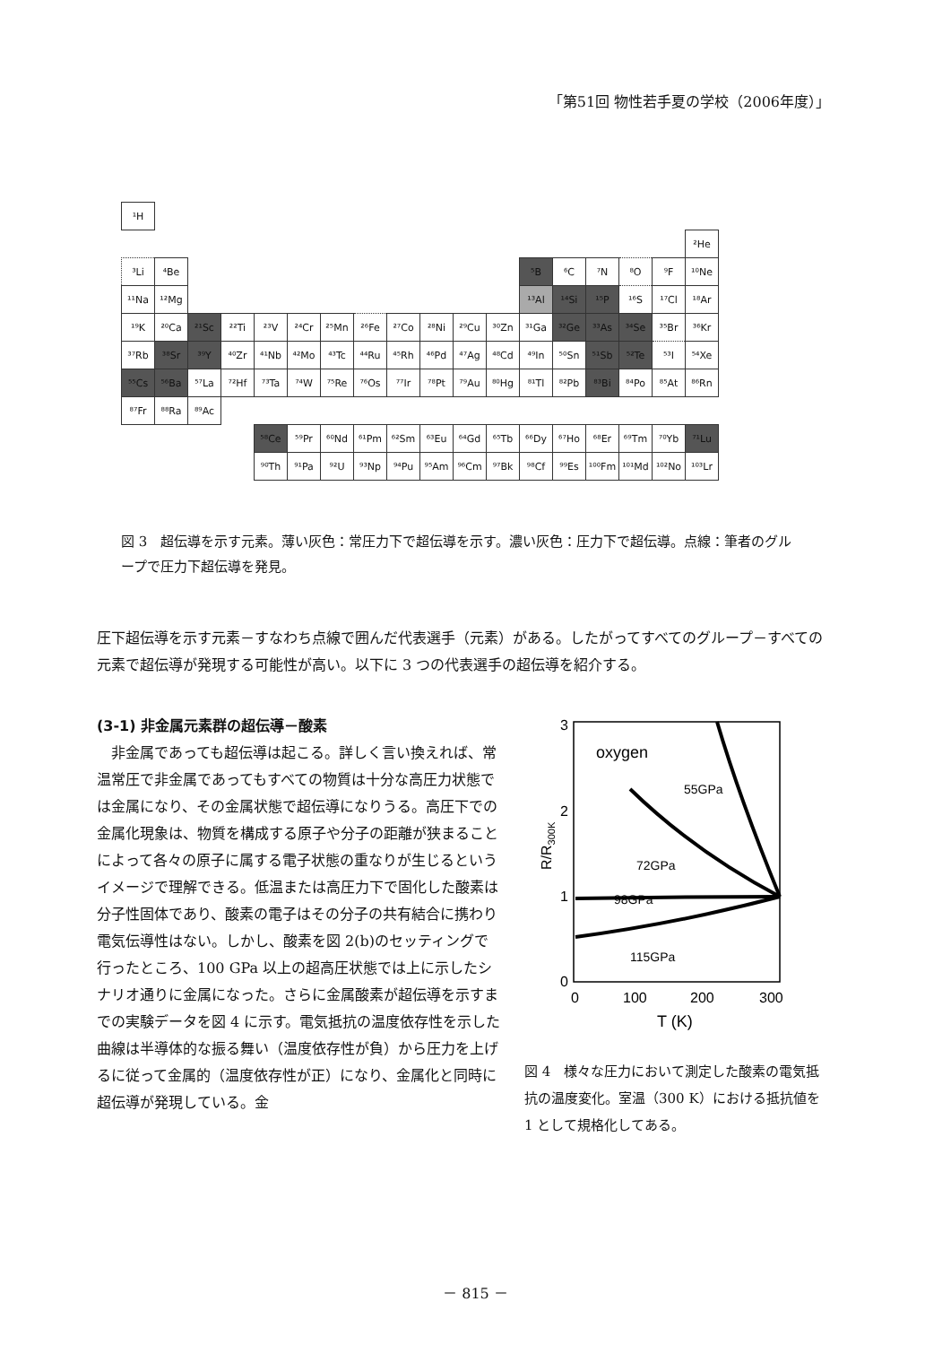「第51回 物性若手夏の学校（2006年度）」
| ¹H | | | | | | | | | | | | | | | | | |
| | | | | | | | | | | | | | | | | | ²He |
| ³Li | ⁴Be | | | | | | | | | | | ⁵B | ⁶C | ⁷N | ⁸O | ⁹F | ¹⁰Ne |
| ¹¹Na | ¹²Mg | | | | | | | | | | | ¹³Al | ¹⁴Si | ¹⁵P | ¹⁶S | ¹⁷Cl | ¹⁸Ar |
| ¹⁹K | ²⁰Ca | ²¹Sc | ²²Ti | ²³V | ²⁴Cr | ²⁵Mn | ²⁶Fe | ²⁷Co | ²⁸Ni | ²⁹Cu | ³⁰Zn | ³¹Ga | ³²Ge | ³³As | ³⁴Se | ³⁵Br | ³⁶Kr |
| ³⁷Rb | ³⁸Sr | ³⁹Y | ⁴⁰Zr | ⁴¹Nb | ⁴²Mo | ⁴³Tc | ⁴⁴Ru | ⁴⁵Rh | ⁴⁶Pd | ⁴⁷Ag | ⁴⁸Cd | ⁴⁹In | ⁵⁰Sn | ⁵¹Sb | ⁵²Te | ⁵³I | ⁵⁴Xe |
| ⁵⁵Cs | ⁵⁶Ba | ⁵⁷La | ⁷²Hf | ⁷³Ta | ⁷⁴W | ⁷⁵Re | ⁷⁶Os | ⁷⁷Ir | ⁷⁸Pt | ⁷⁹Au | ⁸⁰Hg | ⁸¹Tl | ⁸²Pb | ⁸³Bi | ⁸⁴Po | ⁸⁵At | ⁸⁶Rn |
| ⁸⁷Fr | ⁸⁸Ra | ⁸⁹Ac | | | | | | | | | | | | | | | |
| | | | | ⁵⁸Ce | ⁵⁹Pr | ⁶⁰Nd | ⁶¹Pm | ⁶²Sm | ⁶³Eu | ⁶⁴Gd | ⁶⁵Tb | ⁶⁶Dy | ⁶⁷Ho | ⁶⁸Er | ⁶⁹Tm | ⁷⁰Yb | ⁷¹Lu |
| | | | | ⁹⁰Th | ⁹¹Pa | ⁹²U | ⁹³Np | ⁹⁴Pu | ⁹⁵Am | ⁹⁶Cm | ⁹⁷Bk | ⁹⁸Cf | ⁹⁹Es | ¹⁰⁰Fm | ¹⁰¹Md | ¹⁰²No | ¹⁰³Lr |
図 3　超伝導を示す元素。薄い灰色：常圧力下で超伝導を示す。濃い灰色：圧力下で超伝導。点線：筆者のグループで圧力下超伝導を発見。
圧下超伝導を示す元素－すなわち点線で囲んだ代表選手（元素）がある。したがってすべてのグループ－すべての元素で超伝導が発現する可能性が高い。以下に 3 つの代表選手の超伝導を紹介する。
(3-1) 非金属元素群の超伝導－酸素
非金属であっても超伝導は起こる。詳しく言い換えれば、常温常圧で非金属であってもすべての物質は十分な高圧力状態では金属になり、その金属状態で超伝導になりうる。高圧下での金属化現象は、物質を構成する原子や分子の距離が狭まることによって各々の原子に属する電子状態の重なりが生じるというイメージで理解できる。低温または高圧力下で固化した酸素は分子性固体であり、酸素の電子はその分子の共有結合に携わり電気伝導性はない。しかし、酸素を図 2(b)のセッティングで行ったところ、100 GPa 以上の超高圧状態では上に示したシナリオ通りに金属になった。さらに金属酸素が超伝導を示すまでの実験データを図 4 に示す。電気抵抗の温度依存性を示した曲線は半導体的な振る舞い（温度依存性が負）から圧力を上げるに従って金属的（温度依存性が正）になり、金属化と同時に超伝導が発現している。金
3
2
1
0
0
100
200
300
T (K)
R/R300K
oxygen
55GPa
72GPa
98GPa
115GPa
図 4　様々な圧力において測定した酸素の電気抵抗の温度変化。室温（300 K）における抵抗値を 1 として規格化してある。
－ 815 －